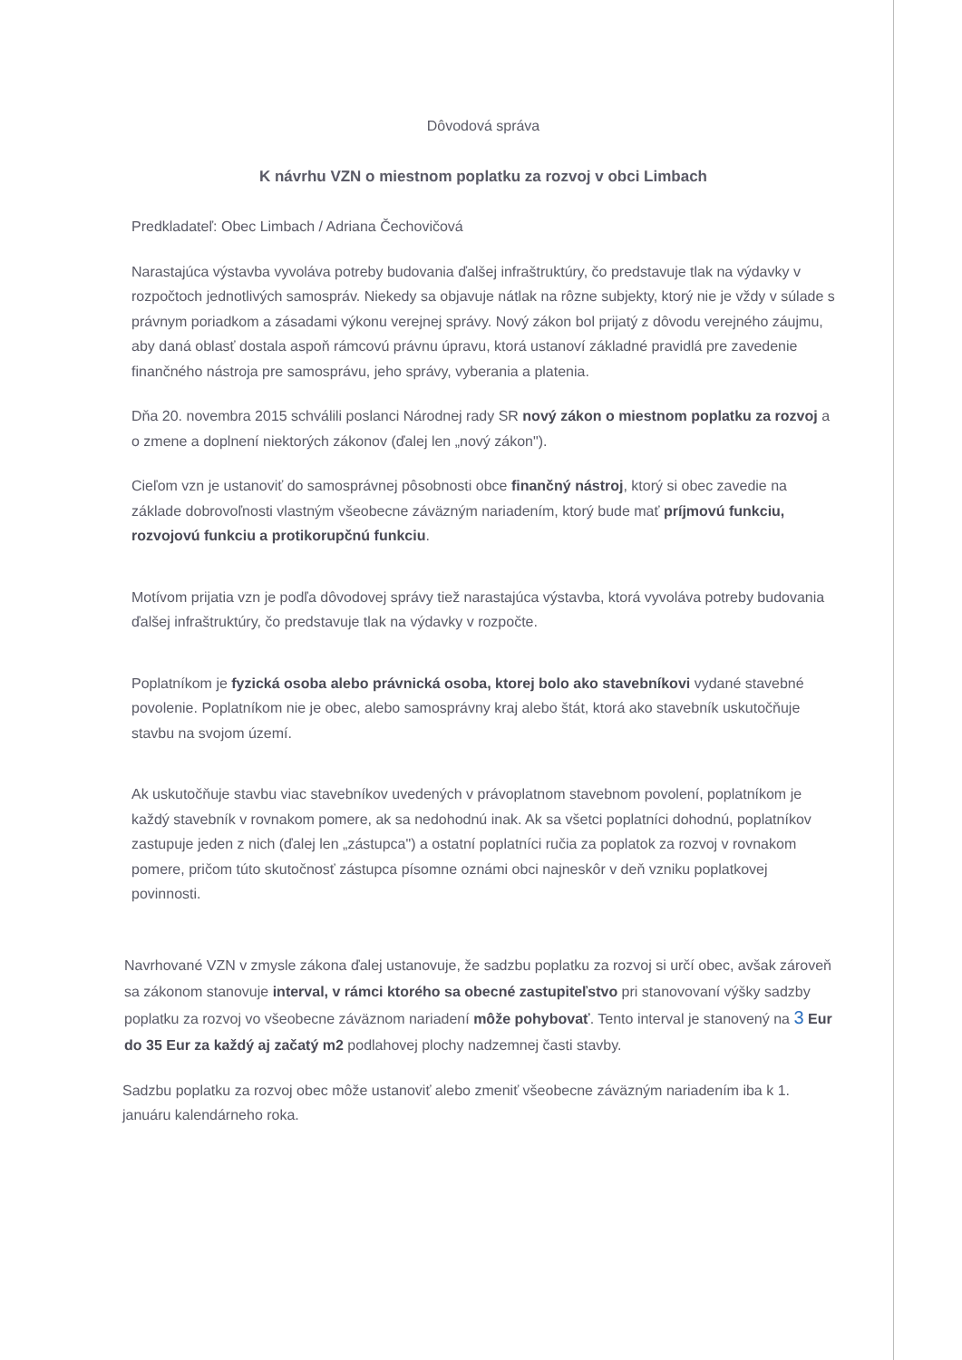Dôvodová správa
K návrhu VZN o miestnom poplatku za rozvoj v obci Limbach
Predkladateľ: Obec Limbach / Adriana Čechovičová
Narastajúca výstavba vyvoláva potreby budovania ďalšej infraštruktúry, čo predstavuje tlak na výdavky v rozpočtoch jednotlivých samospráv. Niekedy sa objavuje nátlak na rôzne subjekty, ktorý nie je vždy v súlade s právnym poriadkom a zásadami výkonu verejnej správy. Nový zákon bol prijatý z dôvodu verejného záujmu, aby daná oblasť dostala aspoň rámcovú právnu úpravu, ktorá ustanoví základné pravidlá pre zavedenie finančného nástroja pre samosprávu, jeho správy, vyberania a platenia.
Dňa 20. novembra 2015 schválili poslanci Národnej rady SR nový zákon o miestnom poplatku za rozvoj a o zmene a doplnení niektorých zákonov (ďalej len „nový zákon").
Cieľom vzn je ustanoviť do samosprávnej pôsobnosti obce finančný nástroj, ktorý si obec zavedie na základe dobrovoľnosti vlastným všeobecne záväzným nariadením, ktorý bude mať príjmovú funkciu, rozvojovú funkciu a protikorupčnú funkciu.
Motívom prijatia vzn je podľa dôvodovej správy tiež narastajúca výstavba, ktorá vyvoláva potreby budovania ďalšej infraštruktúry, čo predstavuje tlak na výdavky v rozpočte.
Poplatníkom je fyzická osoba alebo právnická osoba, ktorej bolo ako stavebníkovi vydané stavebné povolenie. Poplatníkom nie je obec, alebo samosprávny kraj alebo štát, ktorá ako stavebník uskutočňuje stavbu na svojom území.
Ak uskutočňuje stavbu viac stavebníkov uvedených v právoplatnom stavebnom povolení, poplatníkom je každý stavebník v rovnakom pomere, ak sa nedohodnú inak. Ak sa všetci poplatníci dohodnú, poplatníkov zastupuje jeden z nich (ďalej len „zástupca") a ostatní poplatníci ručia za poplatok za rozvoj v rovnakom pomere, pričom túto skutočnosť zástupca písomne oznámi obci najneskôr v deň vzniku poplatkovej povinnosti.
Navrhované VZN v zmysle zákona ďalej ustanovuje, že sadzbu poplatku za rozvoj si určí obec, avšak zároveň sa zákonom stanovuje interval, v rámci ktorého sa obecné zastupiteľstvo pri stanovovaní výšky sadzby poplatku za rozvoj vo všeobecne záväznom nariadení môže pohybovať. Tento interval je stanovený na 3 Eur do 35 Eur za každý aj začatý m2 podlahovej plochy nadzemnej časti stavby.
Sadzbu poplatku za rozvoj obec môže ustanoviť alebo zmeniť všeobecne záväzným nariadením iba k 1. januáru kalendárneho roka.